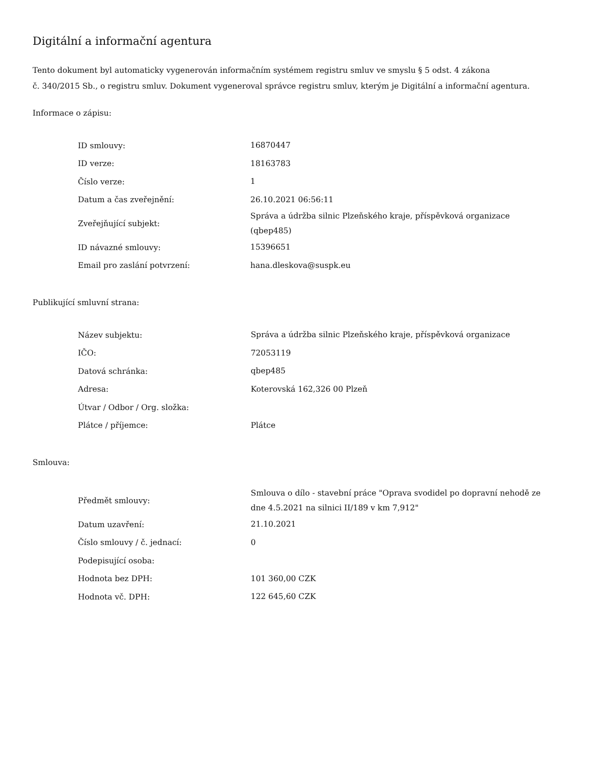Digitální a informační agentura
Tento dokument byl automaticky vygenerován informačním systémem registru smluv ve smyslu § 5 odst. 4 zákona
č. 340/2015 Sb., o registru smluv. Dokument vygeneroval správce registru smluv, kterým je Digitální a informační agentura.
Informace o zápisu:
| ID smlouvy: | 16870447 |
| ID verze: | 18163783 |
| Číslo verze: | 1 |
| Datum a čas zveřejnění: | 26.10.2021 06:56:11 |
| Zveřejňující subjekt: | Správa a údržba silnic Plzeňského kraje, příspěvková organizace (qbep485) |
| ID návazné smlouvy: | 15396651 |
| Email pro zaslání potvrzení: | hana.dleskova@suspk.eu |
Publikující smluvní strana:
| Název subjektu: | Správa a údržba silnic Plzeňského kraje, příspěvková organizace |
| IČO: | 72053119 |
| Datová schránka: | qbep485 |
| Adresa: | Koterovská 162,326 00 Plzeň |
| Útvar / Odbor / Org. složka: | |
| Plátce / příjemce: | Plátce |
Smlouva:
| Předmět smlouvy: | Smlouva o dílo - stavební práce "Oprava svodidel po dopravní nehodě ze dne 4.5.2021 na silnici II/189 v km 7,912" |
| Datum uzavření: | 21.10.2021 |
| Číslo smlouvy / č. jednací: | 0 |
| Podepisující osoba: | |
| Hodnota bez DPH: | 101 360,00 CZK |
| Hodnota vč. DPH: | 122 645,60 CZK |